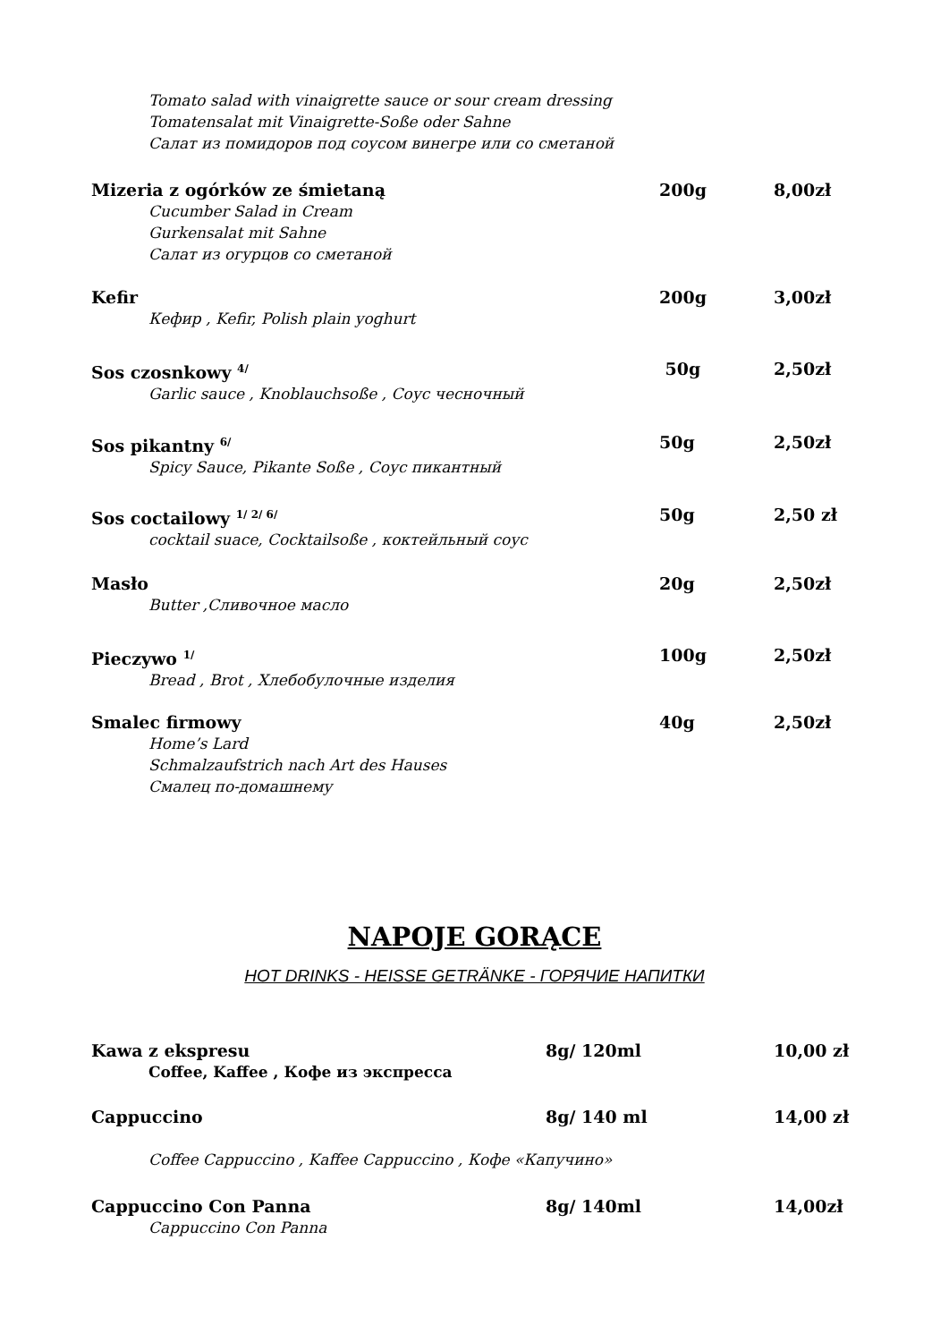Tomato salad with vinaigrette sauce or sour cream dressing
Tomatensalat mit Vinaigrette-Soße oder Sahne
Салат из помидоров под соусом винегре или со сметаной
Mizeria z ogórków ze śmietaną 200g 8,00zł
Cucumber Salad in Cream
Gurkensalat mit Sahne
Салат из огурцов со сметаной
Kefir 200g 3,00zł
Кефир , Kefir, Polish plain yoghurt
Sos czosnkowy <sup>4/</sup> 50g 2,50zł
Garlic sauce , Knoblauchsoße , Соус чесночный
Sos pikantny <sup>6/</sup> 50g 2,50zł
Spicy Sauce, Pikante Soße , Соус пикантный
Sos coctailowy <sup>1/ 2/ 6/</sup> 50g 2,50 zł
cocktail suace, Cocktailsoße , коктейльный соус
Masło 20g 2,50zł
Butter ,Сливочное масло
Pieczywo <sup>1/</sup> 100g 2,50zł
Bread , Brot , Хлебобулочные изделия
Smalec firmowy 40g 2,50zł
Home’s Lard
Schmalzaufstrich nach Art des Hauses
Смалец по-домашнему
NAPOJE GORĄCE
HOT DRINKS - HEISSE GETRÄNKE - ГОРЯЧИЕ НАПИТКИ
Kawa z ekspresu 8g/ 120ml 10,00 zł
Coffee, Kaffee , Кофе из экспресса
Cappuccino 8g/ 140 ml 14,00 zł
Coffee Cappuccino , Kaffee Cappuccino , Кофе «Капучино»
Cappuccino Con Panna 8g/ 140ml 14,00zł
Cappuccino Con Panna